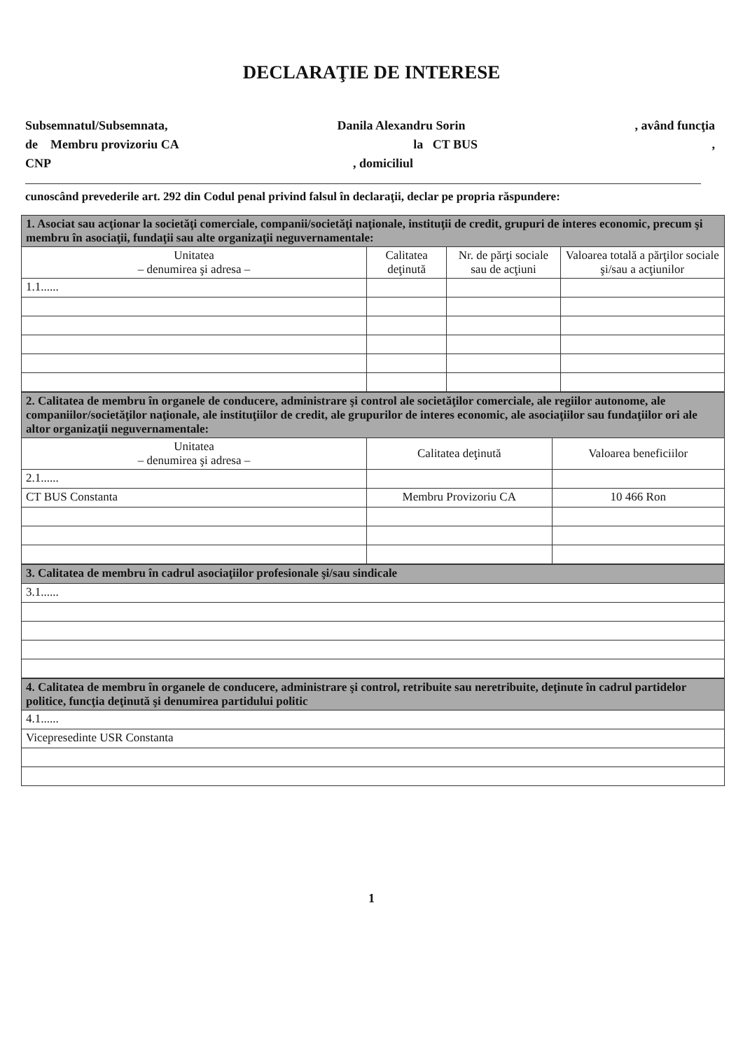DECLARAŢIE DE INTERESE
Subsemnatul/Subsemnata, Danila Alexandru Sorin, având funcţia
de Membru provizoriu CA la CT BUS,
CNP, domiciliul
cunoscând prevederile art. 292 din Codul penal privind falsul în declaraţii, declar pe propria răspundere:
| 1. Asociat sau acţionar la societăţi comerciale, companii/societăţi naţionale, instituţii de credit, grupuri de interes economic, precum şi membru în asociaţii, fundaţii sau alte organizaţii neguvernamentale: | | | |
| Unitatea – denumirea şi adresa – | Calitatea deţinută | Nr. de părţi sociale sau de acţiuni | Valoarea totală a părţilor sociale şi/sau a acţiunilor |
| 1.1...... | | | |
| 2. Calitatea de membru în organele de conducere, administrare şi control ale societăţilor comerciale, ale regiilor autonome, ale companiilor/societăţilor naţionale, ale instituţiilor de credit, ale grupurilor de interes economic, ale asociaţiilor sau fundaţiilor ori ale altor organizaţii neguvernamentale: | | |
| Unitatea – denumirea şi adresa – | Calitatea deţinută | Valoarea beneficiilor |
| 2.1...... | | |
| CT BUS Constanta | Membru Provizoriu CA | 10 466 Ron |
| 3. Calitatea de membru în cadrul asociaţiilor profesionale şi/sau sindicale |
| 3.1...... |
| 4. Calitatea de membru în organele de conducere, administrare şi control, retribuite sau neretribuite, deţinute în cadrul partidelor politice, funcţia deţinută şi denumirea partidului politic |
| 4.1...... |
| Vicepresedinte USR Constanta |
1